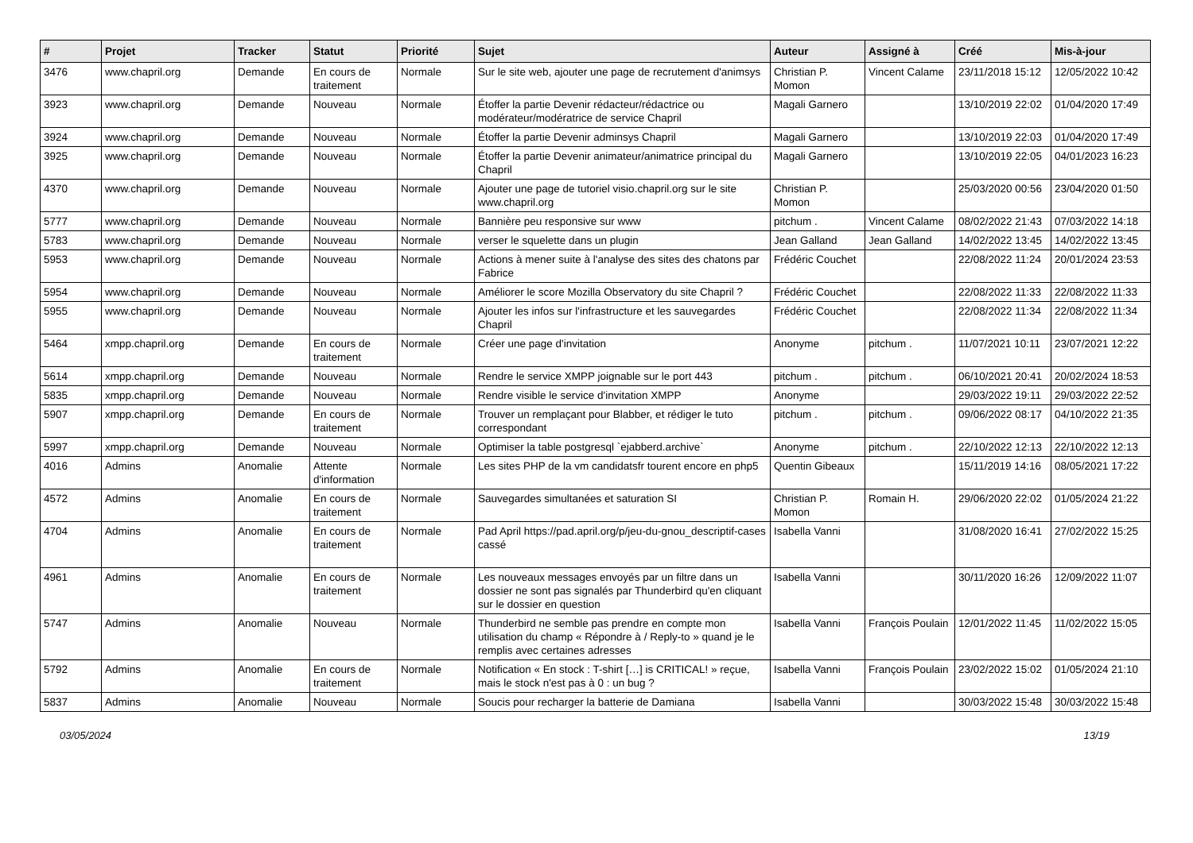| # | Projet | Tracker | Statut | Priorité | Sujet | Auteur | Assigné à | Créé | Mis-à-jour |
| --- | --- | --- | --- | --- | --- | --- | --- | --- | --- |
| 3476 | www.chapril.org | Demande | En cours de traitement | Normale | Sur le site web, ajouter une page de recrutement d'animsys | Christian P. Momon | Vincent Calame | 23/11/2018 15:12 | 12/05/2022 10:42 |
| 3923 | www.chapril.org | Demande | Nouveau | Normale | Étoffer la partie Devenir rédacteur/rédactrice ou modérateur/modératrice de service Chapril | Magali Garnero | | 13/10/2019 22:02 | 01/04/2020 17:49 |
| 3924 | www.chapril.org | Demande | Nouveau | Normale | Étoffer la partie Devenir adminsys Chapril | Magali Garnero | | 13/10/2019 22:03 | 01/04/2020 17:49 |
| 3925 | www.chapril.org | Demande | Nouveau | Normale | Étoffer la partie Devenir animateur/animatrice principal du Chapril | Magali Garnero | | 13/10/2019 22:05 | 04/01/2023 16:23 |
| 4370 | www.chapril.org | Demande | Nouveau | Normale | Ajouter une page de tutoriel visio.chapril.org sur le site www.chapril.org | Christian P. Momon | | 25/03/2020 00:56 | 23/04/2020 01:50 |
| 5777 | www.chapril.org | Demande | Nouveau | Normale | Bannière peu responsive sur www | pitchum . | Vincent Calame | 08/02/2022 21:43 | 07/03/2022 14:18 |
| 5783 | www.chapril.org | Demande | Nouveau | Normale | verser le squelette dans un plugin | Jean Galland | Jean Galland | 14/02/2022 13:45 | 14/02/2022 13:45 |
| 5953 | www.chapril.org | Demande | Nouveau | Normale | Actions à mener suite à l'analyse des sites des chatons par Fabrice | Frédéric Couchet | | 22/08/2022 11:24 | 20/01/2024 23:53 |
| 5954 | www.chapril.org | Demande | Nouveau | Normale | Améliorer le score Mozilla Observatory du site Chapril ? | Frédéric Couchet | | 22/08/2022 11:33 | 22/08/2022 11:33 |
| 5955 | www.chapril.org | Demande | Nouveau | Normale | Ajouter les infos sur l'infrastructure et les sauvegardes Chapril | Frédéric Couchet | | 22/08/2022 11:34 | 22/08/2022 11:34 |
| 5464 | xmpp.chapril.org | Demande | En cours de traitement | Normale | Créer une page d'invitation | Anonyme | pitchum . | 11/07/2021 10:11 | 23/07/2021 12:22 |
| 5614 | xmpp.chapril.org | Demande | Nouveau | Normale | Rendre le service XMPP joignable sur le port 443 | pitchum . | pitchum . | 06/10/2021 20:41 | 20/02/2024 18:53 |
| 5835 | xmpp.chapril.org | Demande | Nouveau | Normale | Rendre visible le service d'invitation XMPP | Anonyme | | 29/03/2022 19:11 | 29/03/2022 22:52 |
| 5907 | xmpp.chapril.org | Demande | En cours de traitement | Normale | Trouver un remplaçant pour Blabber, et rédiger le tuto correspondant | pitchum . | pitchum . | 09/06/2022 08:17 | 04/10/2022 21:35 |
| 5997 | xmpp.chapril.org | Demande | Nouveau | Normale | Optimiser la table postgresql `ejabberd.archive` | Anonyme | pitchum . | 22/10/2022 12:13 | 22/10/2022 12:13 |
| 4016 | Admins | Anomalie | Attente d'information | Normale | Les sites PHP de la vm candidatsfr tourent encore en php5 | Quentin Gibeaux | | 15/11/2019 14:16 | 08/05/2021 17:22 |
| 4572 | Admins | Anomalie | En cours de traitement | Normale | Sauvegardes simultanées et saturation SI | Christian P. Momon | Romain H. | 29/06/2020 22:02 | 01/05/2024 21:22 |
| 4704 | Admins | Anomalie | En cours de traitement | Normale | Pad April https://pad.april.org/p/jeu-du-gnou_descriptif-cases cassé | Isabella Vanni | | 31/08/2020 16:41 | 27/02/2022 15:25 |
| 4961 | Admins | Anomalie | En cours de traitement | Normale | Les nouveaux messages envoyés par un filtre dans un dossier ne sont pas signalés par Thunderbird qu'en cliquant sur le dossier en question | Isabella Vanni | | 30/11/2020 16:26 | 12/09/2022 11:07 |
| 5747 | Admins | Anomalie | Nouveau | Normale | Thunderbird ne semble pas prendre en compte mon utilisation du champ « Répondre à / Reply-to » quand je le remplis avec certaines adresses | Isabella Vanni | François Poulain | 12/01/2022 11:45 | 11/02/2022 15:05 |
| 5792 | Admins | Anomalie | En cours de traitement | Normale | Notification « En stock : T-shirt […] is CRITICAL! » reçue, mais le stock n'est pas à 0 : un bug ? | Isabella Vanni | François Poulain | 23/02/2022 15:02 | 01/05/2024 21:10 |
| 5837 | Admins | Anomalie | Nouveau | Normale | Soucis pour recharger la batterie de Damiana | Isabella Vanni | | 30/03/2022 15:48 | 30/03/2022 15:48 |
03/05/2024 13/19